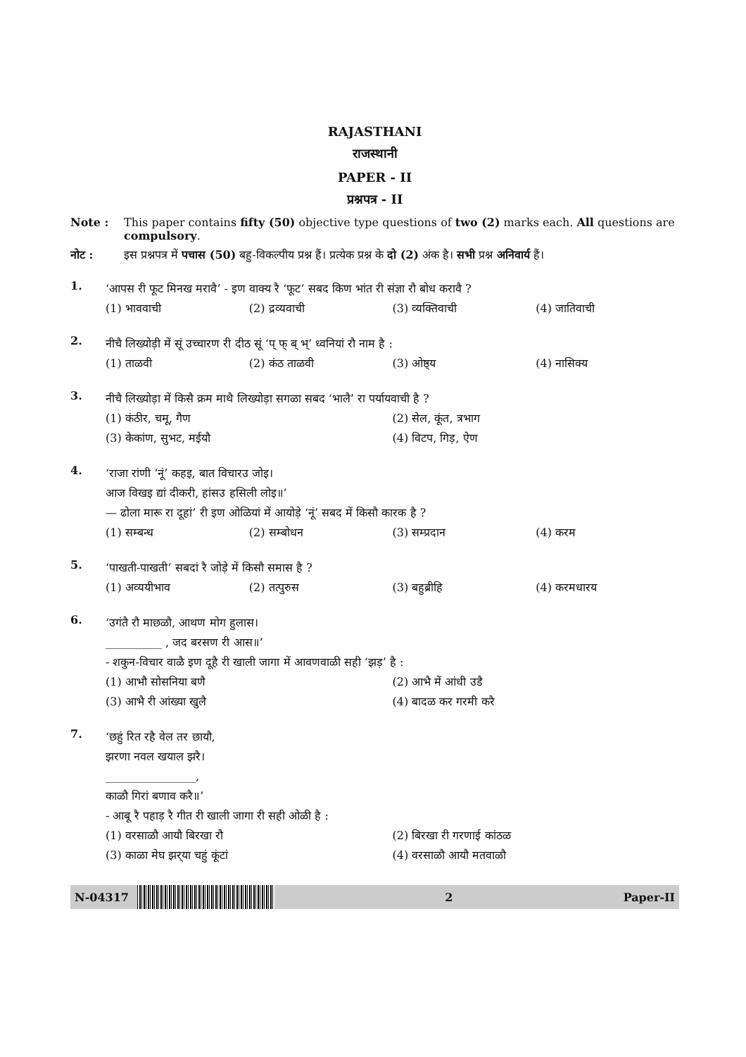RAJASTHANI
राजस्थानी
PAPER - II
प्रश्नपत्र - II
Note : This paper contains fifty (50) objective type questions of two (2) marks each. All questions are compulsory.
नोट : इस प्रश्नपत्र में पचास (50) बहु-विकल्पीय प्रश्न हैं। प्रत्येक प्रश्न के दो (2) अंक है। सभी प्रश्न अनिवार्य हैं।
1.
‘आपस री फूट मिनख मरावै’ - इण वाक्य रै ‘फूट’ सबद किण भांत री संज्ञा रौ बोध करावै ?
(1) भाववाची (2) द्रव्यवाची (3) व्यक्तिवाची (4) जातिवाची
2.
नीचै लिख्योड़ी में सूं उच्चारण री दीठ सूं ‘प् फ् ब् भ्’ ध्वनियां रौ नाम है :
(1) ताळवी (2) कंठ ताळवी (3) ओष्ठ्य (4) नासिक्य
3.
नीचै लिख्योड़ा में किसै क्रम माथै लिख्योड़ा सगळा सबद ‘भालै’ रा पर्यायवाची है ?
(1) कंठीर, चमू, गैण (2) सेल, कूंत, त्रभाग
(3) केकांण, सुभट, मईयौ (4) विटप, गिड़, ऐण
4.
‘राजा रांणी ‘नूं’ कहइ, बात विचारउ जोइ।
आज विखइ द्यां दीकरी, हांसउ हसिली लोइ॥’
— ढोला मारू रा दूहां’ री इण ओळियां में आयोड़े ‘नूं’ सबद में किसौ कारक है ?
(1) सम्बन्ध (2) सम्बोधन (3) सम्प्रदान (4) करम
5.
‘पाखती-पाखती’ सबदां रै जोड़े में किसौ समास है ?
(1) अव्ययीभाव (2) तत्पुरुस (3) बहुब्रीहि (4) करमधारय
6.
‘उगंतै रौ माछळौ, आथण मोग हुलास।
__________ , जद बरसण री आस॥’
- शकुन-विचार वाळै इण दूहै री खाली जागा में आवणवाळी सही ‘झड़’ है :
(1) आभौ सोसनिया बणै (2) आभै में आंधी उडै
(3) आभै री आंख्या खुलै (4) बादळ कर गरमी करै
7.
‘छहुं रित रहै वेल तर छायौ,
झरणा नवल खयाल झरै।
________________,
काळौ गिरां बणाव करै॥’
- आबू रै पहाड़ रै गीत री खाली जागा री सही ओळी है :
(1) वरसाळौ आयौ बिरखा रौ (2) बिरखा री गरणाई कांठळ
(3) काळा मेघ झर्‌या चहुं कूंटां (4) वरसाळौ आयौ मतवाळौ
N-04317 2 Paper-II